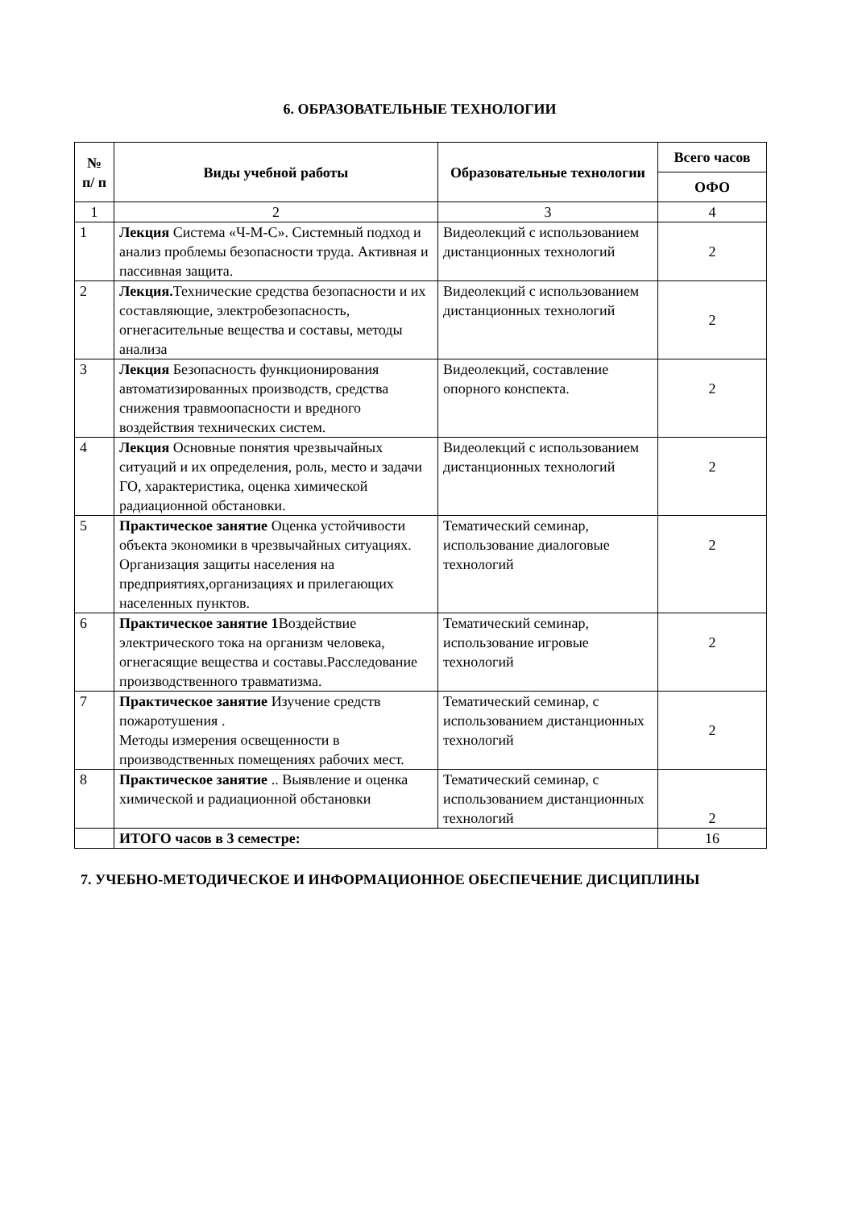6. ОБРАЗОВАТЕЛЬНЫЕ ТЕХНОЛОГИИ
| № п/ п | Виды учебной работы | Образовательные технологии | Всего часов |
| --- | --- | --- | --- |
| | | | ОФО |
| 1 | 2 | 3 | 4 |
| 1 | Лекция Система «Ч-М-С». Системный подход и анализ проблемы безопасности труда. Активная и пассивная защита. | Видеолекций с использованием дистанционных технологий | 2 |
| 2 | Лекция. Технические средства безопасности и их составляющие, электробезопасность, огнегасительные вещества и составы, методы анализа | Видеолекций с использованием дистанционных технологий | 2 |
| 3 | Лекция Безопасность функционирования автоматизированных производств, средства снижения травмоопасности и вредного воздействия технических систем. | Видеолекций, составление опорного конспекта. | 2 |
| 4 | Лекция Основные понятия чрезвычайных ситуаций и их определения, роль, место и задачи ГО, характеристика, оценка химической радиационной обстановки. | Видеолекций с использованием дистанционных технологий | 2 |
| 5 | Практическое занятие Оценка устойчивости объекта экономики в чрезвычайных ситуациях. Организация защиты населения на предприятиях,организациях и прилегающих населенных пунктов. | Тематический семинар, использование диалоговые технологий | 2 |
| 6 | Практическое занятие 1 Воздействие электрического тока на организм человека, огнегасящие вещества и составы.Расследование производственного травматизма. | Тематический семинар, использование игровые технологий | 2 |
| 7 | Практическое занятие Изучение средств пожаротушения . Методы измерения освещенности в производственных помещениях рабочих мест. | Тематический семинар, с использованием дистанционных технологий | 2 |
| 8 | Практическое занятие .. Выявление и оценка химической и радиационной обстановки | Тематический семинар, с использованием дистанционных технологий | 2 |
| | ИТОГО часов в 3 семестре: | | 16 |
7. УЧЕБНО-МЕТОДИЧЕСКОЕ И ИНФОРМАЦИОННОЕ ОБЕСПЕЧЕНИЕ ДИСЦИПЛИНЫ